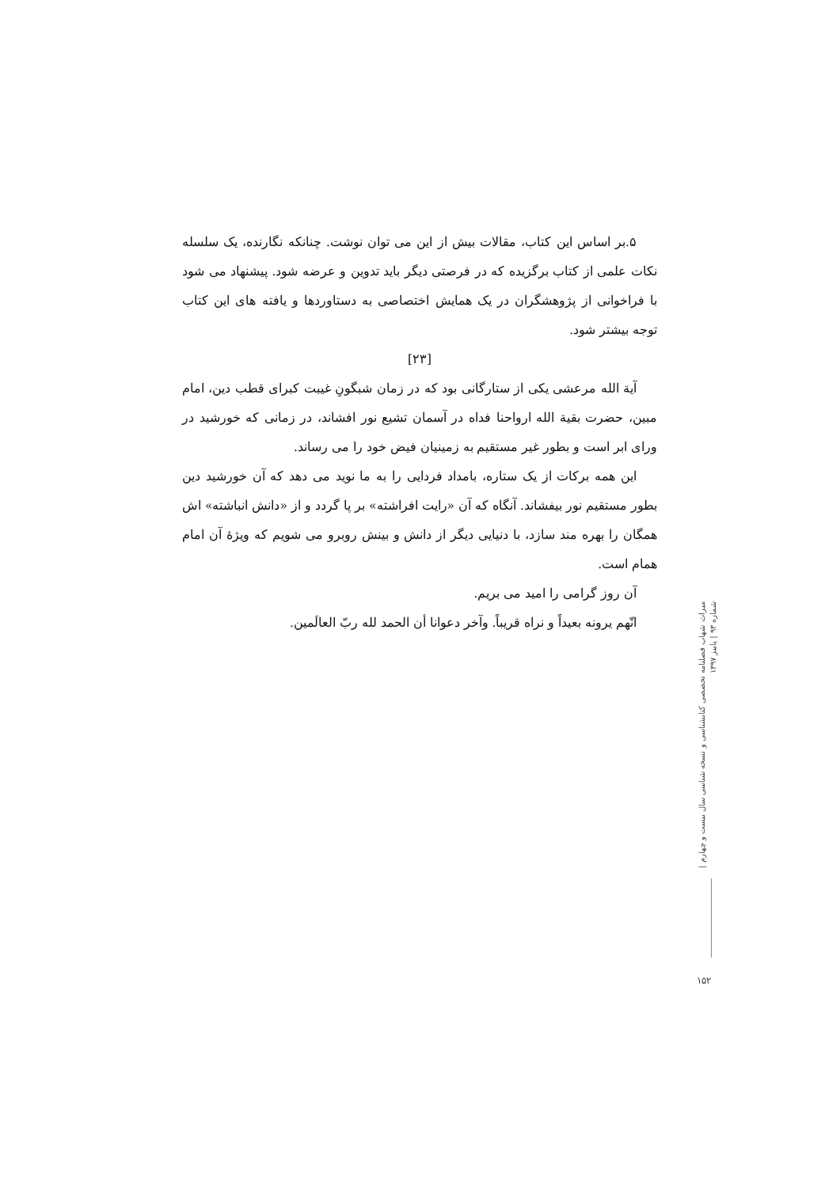۵.بر اساس این کتاب، مقالات بیش از این می توان نوشت. چنانکه نگارنده، یک سلسله نکات علمی از کتاب برگزیده که در فرصتی دیگر باید تدوین و عرضه شود. پیشنهاد می شود با فراخوانی از پژوهشگران در یک همایش اختصاصی به دستاوردها و یافته های این کتاب توجه بیشتر شود.
[۲۳]
آیة الله مرعشی یکی از ستارگانی بود که در زمان شبگونِ غیبت کبرای قطب دین، امام مبین، حضرت بقیة الله ارواحنا فداه در آسمان تشیع نور افشاند، در زمانی که خورشید در ورای ابر است و بطور غیر مستقیم به زمینیان فیض خود را می رساند.
این همه برکات از یک ستاره، بامداد فردایی را به ما نوید می دهد که آن خورشید دین بطور مستقیم نور بیفشاند. آنگاه که آن «رایت افراشته» بر پا گردد و از «دانش انباشته» اش همگان را بهره مند سازد، با دنیایی دیگر از دانش و بینش روبرو می شویم که ویژۀ آن امام همام است.
آن روز گرامی را امید می بریم.
انّهم یرونه بعیداً و نراه قریباً. وآخر دعوانا أن الحمد لله ربّ العالَمین.
میراث شهاب فصلنامه تخصصی کتابشناسی و نسخه شناسی سال بیست و چهارم | شماره ۹۳ | پاییز ۱۳۹۷
۱۵۲